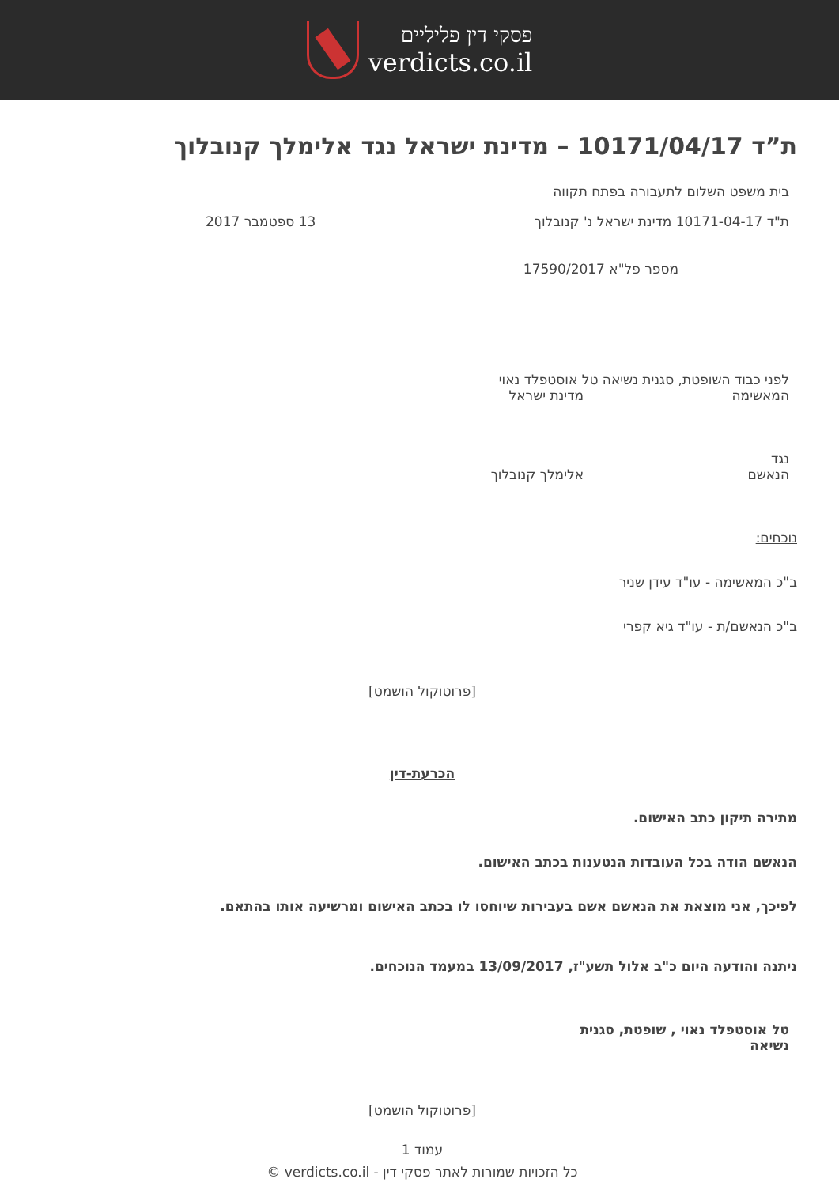פסקי דין פליליים
verdicts.co.il
ת”ד 10171/04/17 – מדינת ישראל נגד אלימלך קנובלוך
בית משפט השלום לתעבורה בפתח תקווה
ת"ד 10171-04-17 מדינת ישראל נ' קנובלוך 13 ספטמבר 2017
מספר פל"א 17590/2017
לפני כבוד השופטת, סגנית נשיאה טל אוסטפלד נאוי
המאשימה מדינת ישראל
נגד
הנאשם אלימלך קנובלוך
נוכחים:
ב"כ המאשימה - עו"ד עידן שניר
ב"כ הנאשם/ת - עו"ד גיא קפרי
[פרוטוקול הושמט]
הכרעת-דין
מתירה תיקון כתב האישום.
הנאשם הודה בכל העובדות הנטענות בכתב האישום.
לפיכך, אני מוצאת את הנאשם אשם בעבירות שיוחסו לו בכתב האישום ומרשיעה אותו בהתאם.
ניתנה והודעה היום כ"ב אלול תשע"ז, 13/09/2017 במעמד הנוכחים.
טל אוסטפלד נאוי , שופטת, סגנית נשיאה
[פרוטוקול הושמט]
עמוד 1
כל הזכויות שמורות לאתר פסקי דין - verdicts.co.il ©